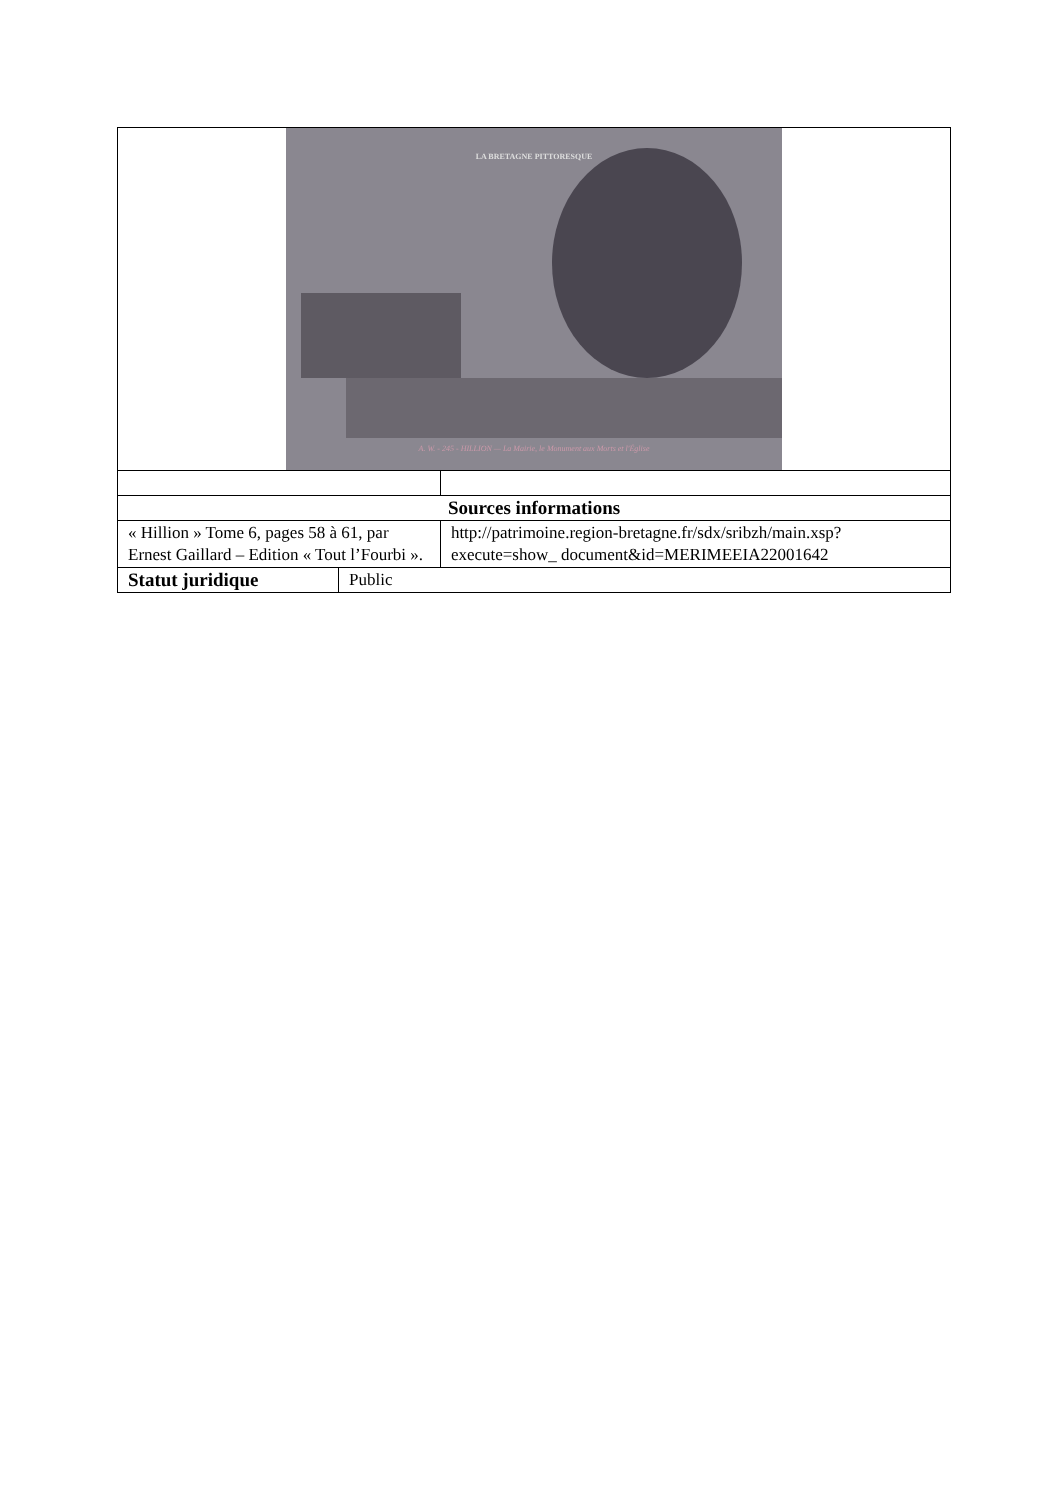| LA BRETAGNE PITTORESQUE A. W. - 245 - HILLION — La Mairie, le Monument aux Morts et l'Église | | |
| Sources informations | | |
| « Hillion » Tome 6, pages 58 à 61, par Ernest Gaillard – Edition « Tout l’Fourbi ». | | http://patrimoine.region-bretagne.fr/sdx/sribzh/main.xsp?execute=show_ document&id=MERIMEEIA22001642 |
| Statut juridique | Public | |